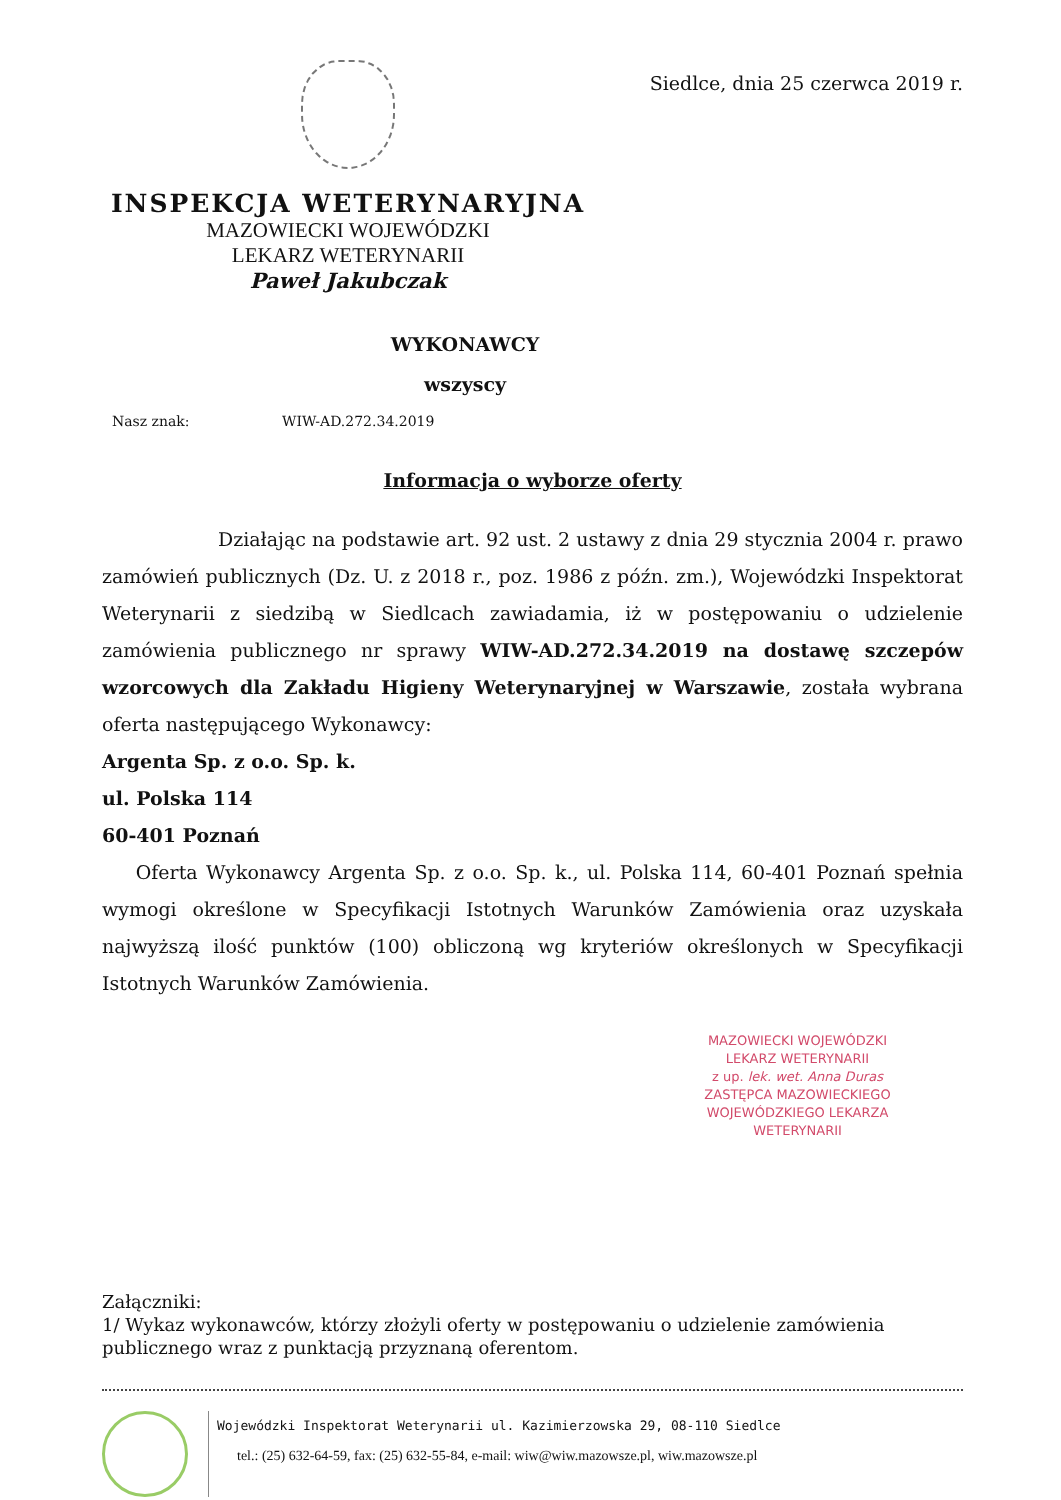INSPEKCJA WETERYNARYJNA
MAZOWIECKI WOJEWÓDZKI
LEKARZ WETERYNARII
Paweł Jakubczak
Siedlce, dnia 25 czerwca 2019 r.
WYKONAWCY
wszyscy
Nasz znak: WIW-AD.272.34.2019
Informacja o wyborze oferty
Działając na podstawie art. 92 ust. 2 ustawy z dnia 29 stycznia 2004 r. prawo zamówień publicznych (Dz. U. z 2018 r., poz. 1986 z późn. zm.), Wojewódzki Inspektorat Weterynarii z siedzibą w Siedlcach zawiadamia, iż w postępowaniu o udzielenie zamówienia publicznego nr sprawy WIW-AD.272.34.2019 na dostawę szczepów wzorcowych dla Zakładu Higieny Weterynaryjnej w Warszawie, została wybrana oferta następującego Wykonawcy:
Argenta Sp. z o.o. Sp. k.
ul. Polska 114
60-401 Poznań
Oferta Wykonawcy Argenta Sp. z o.o. Sp. k., ul. Polska 114, 60-401 Poznań spełnia wymogi określone w Specyfikacji Istotnych Warunków Zamówienia oraz uzyskała najwyższą ilość punktów (100) obliczoną wg kryteriów określonych w Specyfikacji Istotnych Warunków Zamówienia.
MAZOWIECKI WOJEWÓDZKI
LEKARZ WETERYNARII
z up. lek. wet. Anna Duras
ZASTĘPCA MAZOWIECKIEGO
WOJEWÓDZKIEGO LEKARZA WETERYNARII
Załączniki:
1/ Wykaz wykonawców, którzy złożyli oferty w postępowaniu o udzielenie zamówienia publicznego wraz z punktacją przyznaną oferentom.
Wojewódzki Inspektorat Weterynarii ul. Kazimierzowska 29, 08-110 Siedlce
tel.: (25) 632-64-59, fax: (25) 632-55-84, e-mail: wiw@wiw.mazowsze.pl, wiw.mazowsze.pl